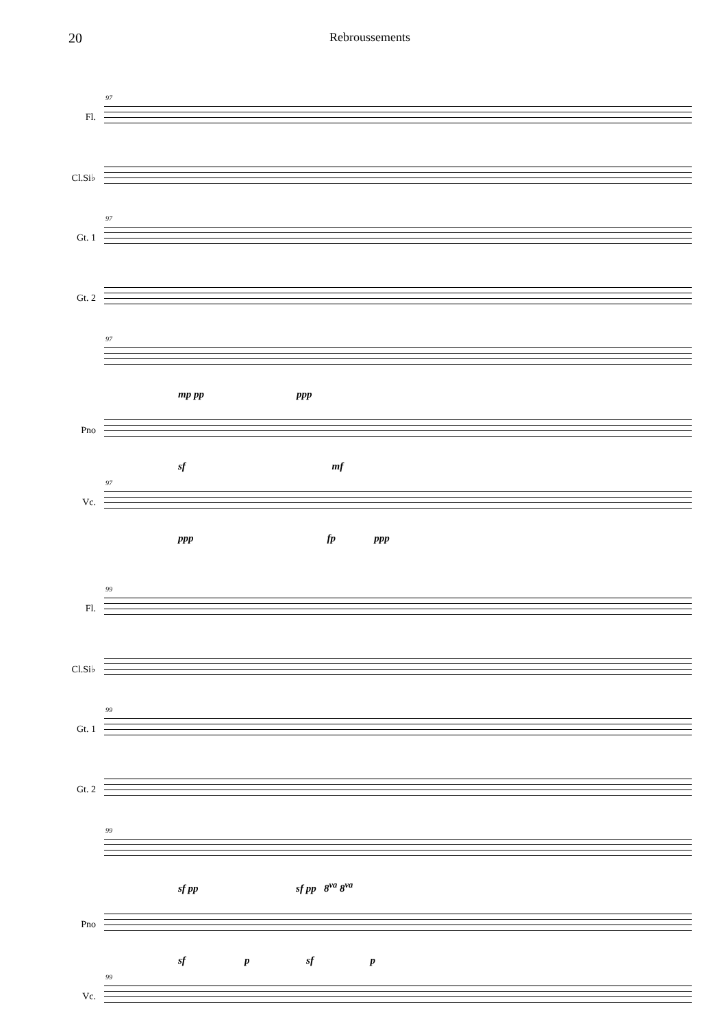20 Rebroussements
Fl.
97
Cl.Si♭
Gt. 1
97
Gt. 2
97
mp pp ppp
Pno
sf mf
Vc.
97
ppp fp ppp
Fl.
99
Cl.Si♭
Gt. 1
99
Gt. 2
99
sf pp sf pp 8<sup>va</sup> 8<sup>va</sup>
Pno
sf p sf p
Vc.
99